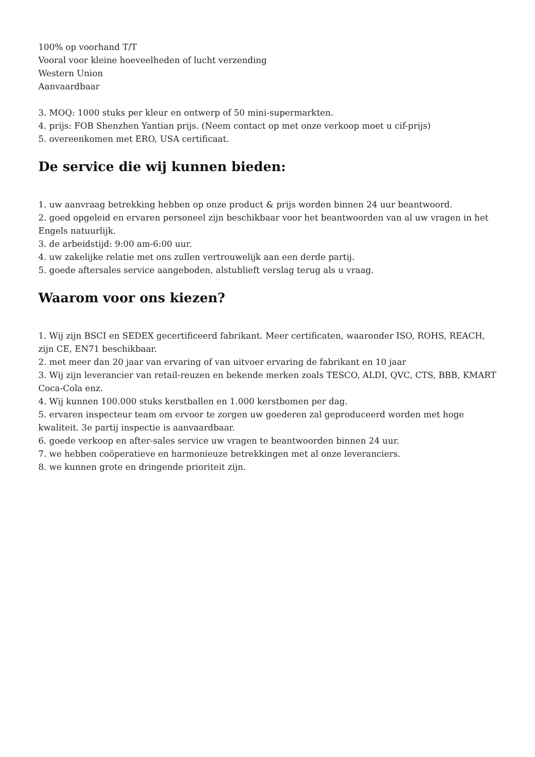100% op voorhand T/T
Vooral voor kleine hoeveelheden of lucht verzending
Western Union
Aanvaardbaar
3. MOQ: 1000 stuks per kleur en ontwerp of 50 mini-supermarkten.
4. prijs: FOB Shenzhen Yantian prijs. (Neem contact op met onze verkoop moet u cif-prijs)
5. overeenkomen met ERO, USA certificaat.
De service die wij kunnen bieden:
1. uw aanvraag betrekking hebben op onze product & prijs worden binnen 24 uur beantwoord.
2. goed opgeleid en ervaren personeel zijn beschikbaar voor het beantwoorden van al uw vragen in het Engels natuurlijk.
3. de arbeidstijd: 9:00 am-6:00 uur.
4. uw zakelijke relatie met ons zullen vertrouwelijk aan een derde partij.
5. goede aftersales service aangeboden, alstublieft verslag terug als u vraag.
Waarom voor ons kiezen?
1. Wij zijn BSCI en SEDEX gecertificeerd fabrikant. Meer certificaten, waaronder ISO, ROHS, REACH, zijn CE, EN71 beschikbaar.
2. met meer dan 20 jaar van ervaring of van uitvoer ervaring de fabrikant en 10 jaar
3. Wij zijn leverancier van retail-reuzen en bekende merken zoals TESCO, ALDI, QVC, CTS, BBB, KMART Coca-Cola enz.
4. Wij kunnen 100.000 stuks kerstballen en 1.000 kerstbomen per dag.
5. ervaren inspecteur team om ervoor te zorgen uw goederen zal geproduceerd worden met hoge kwaliteit. 3e partij inspectie is aanvaardbaar.
6. goede verkoop en after-sales service uw vragen te beantwoorden binnen 24 uur.
7. we hebben coöperatieve en harmonieuze betrekkingen met al onze leveranciers.
8. we kunnen grote en dringende prioriteit zijn.